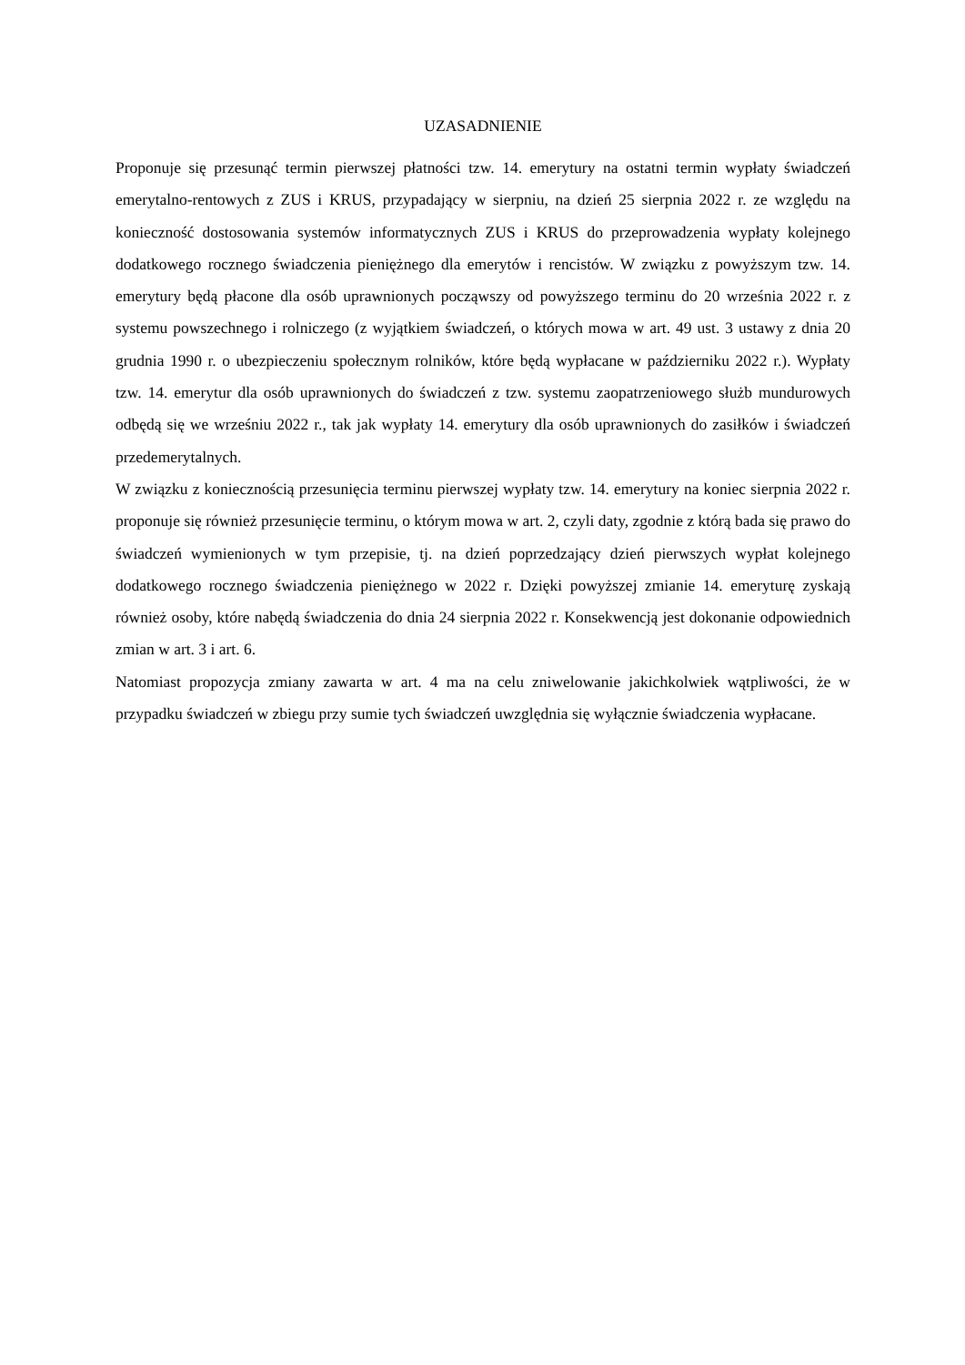UZASADNIENIE
Proponuje się przesunąć termin pierwszej płatności tzw. 14. emerytury na ostatni termin wypłaty świadczeń emerytalno-rentowych z ZUS i KRUS, przypadający w sierpniu, na dzień 25 sierpnia 2022 r. ze względu na konieczność dostosowania systemów informatycznych ZUS i KRUS do przeprowadzenia wypłaty kolejnego dodatkowego rocznego świadczenia pieniężnego dla emerytów i rencistów. W związku z powyższym tzw. 14. emerytury będą płacone dla osób uprawnionych począwszy od powyższego terminu do 20 września 2022 r. z systemu powszechnego i rolniczego (z wyjątkiem świadczeń, o których mowa w art. 49 ust. 3 ustawy z dnia 20 grudnia 1990 r. o ubezpieczeniu społecznym rolników, które będą wypłacane w październiku 2022 r.). Wypłaty tzw. 14. emerytur dla osób uprawnionych do świadczeń z tzw. systemu zaopatrzeniowego służb mundurowych odbędą się we wrześniu 2022 r., tak jak wypłaty 14. emerytury dla osób uprawnionych do zasiłków i świadczeń przedemerytalnych.
W związku z koniecznością przesunięcia terminu pierwszej wypłaty tzw. 14. emerytury na koniec sierpnia 2022 r. proponuje się również przesunięcie terminu, o którym mowa w art. 2, czyli daty, zgodnie z którą bada się prawo do świadczeń wymienionych w tym przepisie, tj. na dzień poprzedzający dzień pierwszych wypłat kolejnego dodatkowego rocznego świadczenia pieniężnego w 2022 r. Dzięki powyższej zmianie 14. emeryturę zyskają również osoby, które nabędą świadczenia do dnia 24 sierpnia 2022 r. Konsekwencją jest dokonanie odpowiednich zmian w art. 3 i art. 6.
Natomiast propozycja zmiany zawarta w art. 4 ma na celu zniwelowanie jakichkolwiek wątpliwości, że w przypadku świadczeń w zbiegu przy sumie tych świadczeń uwzględnia się wyłącznie świadczenia wypłacane.